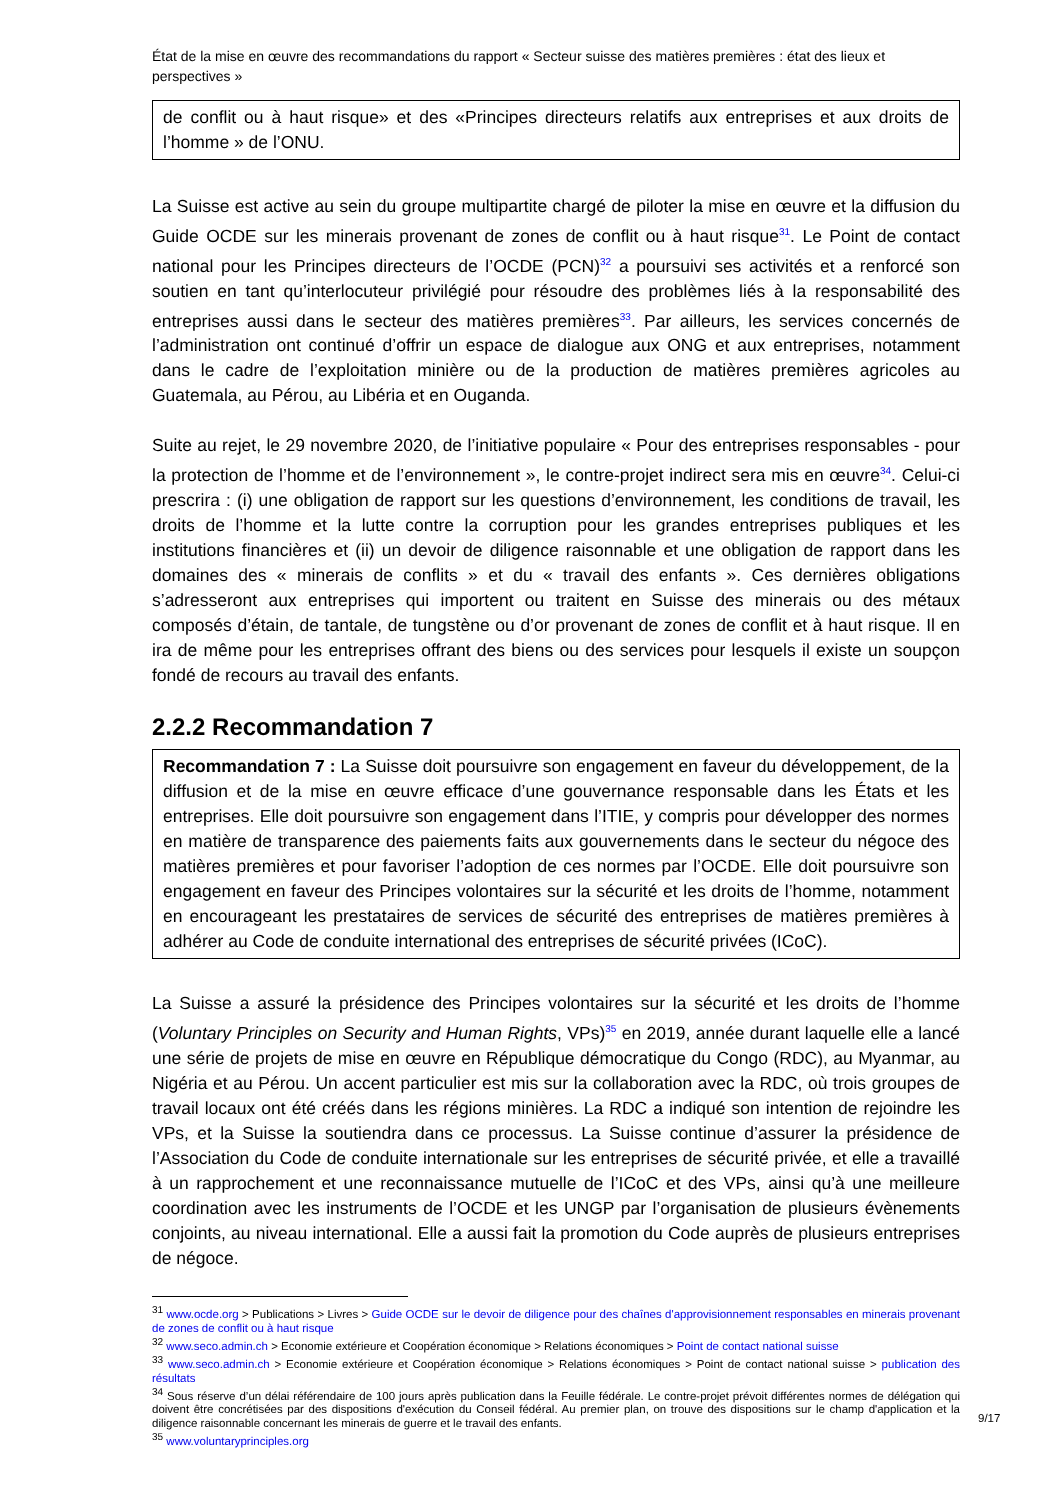État de la mise en œuvre des recommandations du rapport « Secteur suisse des matières premières : état des lieux et perspectives »
de conflit ou à haut risque» et des «Principes directeurs relatifs aux entreprises et aux droits de l’homme » de l’ONU.
La Suisse est active au sein du groupe multipartite chargé de piloter la mise en œuvre et la diffusion du Guide OCDE sur les minerais provenant de zones de conflit ou à haut risque<sup>31</sup>. Le Point de contact national pour les Principes directeurs de l’OCDE (PCN)<sup>32</sup> a poursuivi ses activités et a renforcé son soutien en tant qu’interlocuteur privilégié pour résoudre des problèmes liés à la responsabilité des entreprises aussi dans le secteur des matières premières<sup>33</sup>. Par ailleurs, les services concernés de l’administration ont continué d’offrir un espace de dialogue aux ONG et aux entreprises, notamment dans le cadre de l’exploitation minière ou de la production de matières premières agricoles au Guatemala, au Pérou, au Libéria et en Ouganda.
Suite au rejet, le 29 novembre 2020, de l’initiative populaire « Pour des entreprises responsables - pour la protection de l’homme et de l’environnement », le contre-projet indirect sera mis en œuvre<sup>34</sup>. Celui-ci prescrira : (i) une obligation de rapport sur les questions d’environnement, les conditions de travail, les droits de l’homme et la lutte contre la corruption pour les grandes entreprises publiques et les institutions financières et (ii) un devoir de diligence raisonnable et une obligation de rapport dans les domaines des « minerais de conflits » et du « travail des enfants ». Ces dernières obligations s’adresseront aux entreprises qui importent ou traitent en Suisse des minerais ou des métaux composés d’étain, de tantale, de tungstène ou d’or provenant de zones de conflit et à haut risque. Il en ira de même pour les entreprises offrant des biens ou des services pour lesquels il existe un soupçon fondé de recours au travail des enfants.
2.2.2 Recommandation 7
Recommandation 7 : La Suisse doit poursuivre son engagement en faveur du développement, de la diffusion et de la mise en œuvre efficace d’une gouvernance responsable dans les États et les entreprises. Elle doit poursuivre son engagement dans l’ITIE, y compris pour développer des normes en matière de transparence des paiements faits aux gouvernements dans le secteur du négoce des matières premières et pour favoriser l’adoption de ces normes par l’OCDE. Elle doit poursuivre son engagement en faveur des Principes volontaires sur la sécurité et les droits de l’homme, notamment en encourageant les prestataires de services de sécurité des entreprises de matières premières à adhérer au Code de conduite international des entreprises de sécurité privées (ICoC).
La Suisse a assuré la présidence des Principes volontaires sur la sécurité et les droits de l’homme (Voluntary Principles on Security and Human Rights, VPs)<sup>35</sup> en 2019, année durant laquelle elle a lancé une série de projets de mise en œuvre en République démocratique du Congo (RDC), au Myanmar, au Nigéria et au Pérou. Un accent particulier est mis sur la collaboration avec la RDC, où trois groupes de travail locaux ont été créés dans les régions minières. La RDC a indiqué son intention de rejoindre les VPs, et la Suisse la soutiendra dans ce processus. La Suisse continue d’assurer la présidence de l’Association du Code de conduite internationale sur les entreprises de sécurité privée, et elle a travaillé à un rapprochement et une reconnaissance mutuelle de l’ICoC et des VPs, ainsi qu’à une meilleure coordination avec les instruments de l’OCDE et les UNGP par l’organisation de plusieurs évènements conjoints, au niveau international. Elle a aussi fait la promotion du Code auprès de plusieurs entreprises de négoce.
<sup>31</sup> www.ocde.org > Publications > Livres > Guide OCDE sur le devoir de diligence pour des chaînes d'approvisionnement responsables en minerais provenant de zones de conflit ou à haut risque
<sup>32</sup> www.seco.admin.ch > Economie extérieure et Coopération économique > Relations économiques > Point de contact national suisse
<sup>33</sup> www.seco.admin.ch > Economie extérieure et Coopération économique > Relations économiques > Point de contact national suisse > publication des résultats
<sup>34</sup> Sous réserve d’un délai référendaire de 100 jours après publication dans la Feuille fédérale. Le contre-projet prévoit différentes normes de délégation qui doivent être concrétisées par des dispositions d'exécution du Conseil fédéral. Au premier plan, on trouve des dispositions sur le champ d'application et la diligence raisonnable concernant les minerais de guerre et le travail des enfants.
<sup>35</sup> www.voluntaryprinciples.org
9/17